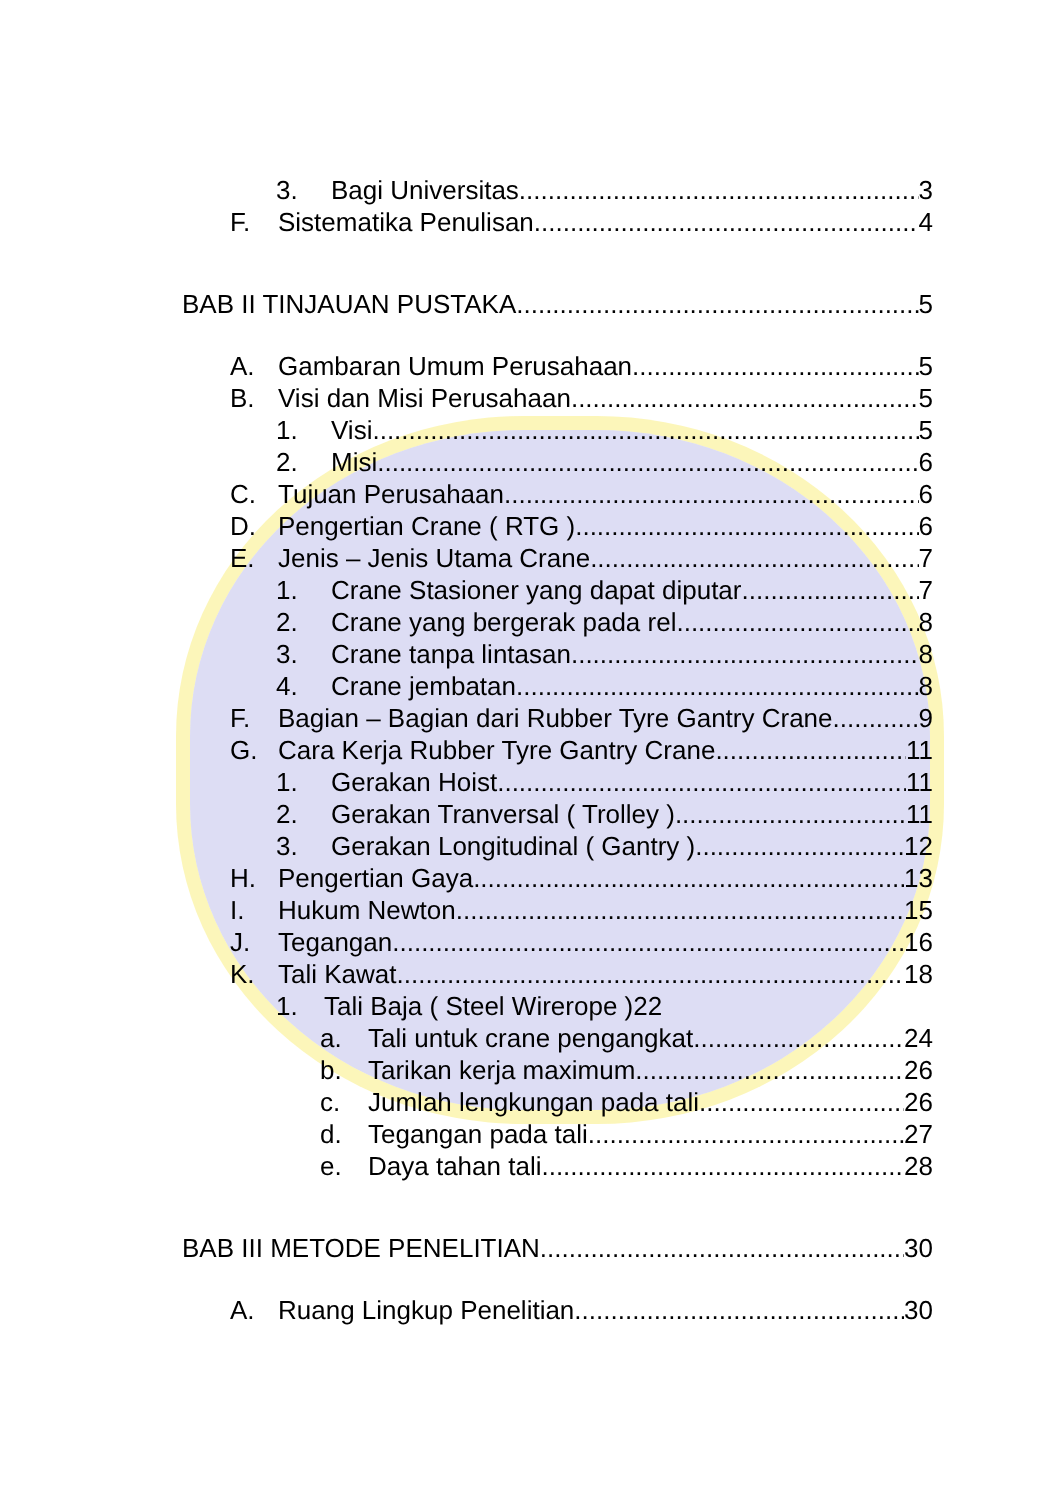3. Bagi Universitas 3
F. Sistematika Penulisan 4
BAB II TINJAUAN PUSTAKA 5
A. Gambaran Umum Perusahaan 5
B. Visi dan Misi Perusahaan 5
1. Visi 5
2. Misi 6
C. Tujuan Perusahaan 6
D. Pengertian Crane ( RTG ) 6
E. Jenis – Jenis Utama Crane 7
1. Crane Stasioner yang dapat diputar 7
2. Crane yang bergerak pada rel 8
3. Crane tanpa lintasan 8
4. Crane jembatan 8
F. Bagian – Bagian dari Rubber Tyre Gantry Crane 9
G. Cara Kerja Rubber Tyre Gantry Crane 11
1. Gerakan Hoist 11
2. Gerakan Tranversal ( Trolley ) 11
3. Gerakan Longitudinal ( Gantry ) 12
H. Pengertian Gaya 13
I. Hukum Newton 15
J. Tegangan 16
K. Tali Kawat 18
1. Tali Baja ( Steel Wirerope )22
a. Tali untuk crane pengangkat 24
b. Tarikan kerja maximum 26
c. Jumlah lengkungan pada tali 26
d. Tegangan pada tali 27
e. Daya tahan tali 28
BAB III METODE PENELITIAN 30
A. Ruang Lingkup Penelitian 30